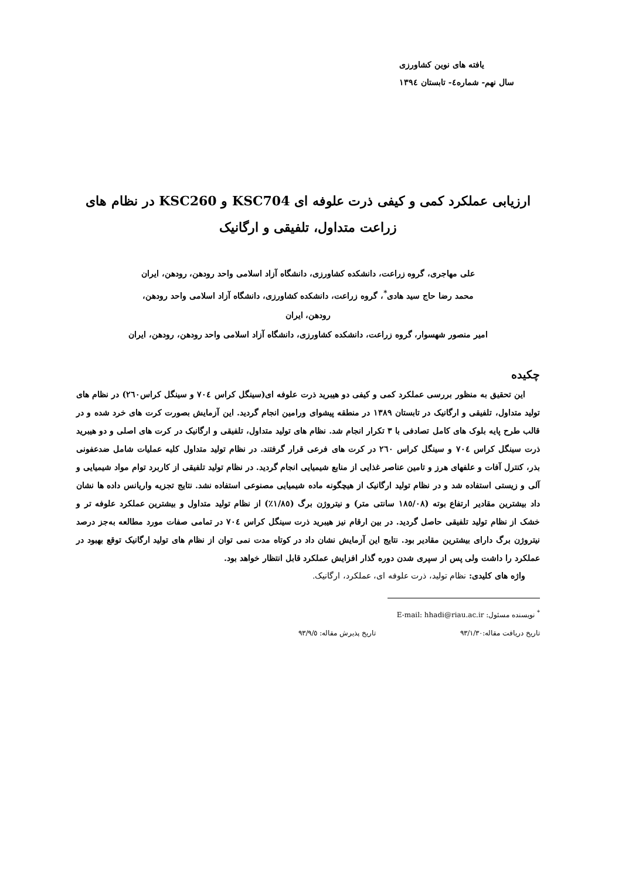یافته های نوین کشاورزی
سال نهم- شماره٤- تابستان ١٣٩٤
ارزیابی عملکرد کمی و کیفی ذرت علوفه ای KSC704 و KSC260 در نظام های
زراعت متداول، تلفیقی و ارگانیک
علی مهاجری، گروه زراعت، دانشکده کشاورزی، دانشگاه آزاد اسلامی واحد رودهن، رودهن، ایران
محمد رضا حاج سید هادی<sup>*</sup>، گروه زراعت، دانشکده کشاورزی، دانشگاه آزاد اسلامی واحد رودهن،
رودهن، ایران
امیر منصور شهسوار، گروه زراعت، دانشکده کشاورزی، دانشگاه آزاد اسلامی واحد رودهن، رودهن، ایران
چکیده
این تحقیق به منظور بررسی عملکرد کمی و کیفی دو هیبرید ذرت علوفه ای(سینگل کراس ٧٠٤ و سینگل کراس٢٦٠) در نظام های تولید متداول، تلفیقی و ارگانیک در تابستان ١٣٨٩ در منطقه پیشوای ورامین انجام گردید. این آزمایش بصورت کرت های خرد شده و در قالب طرح پایه بلوک های کامل تصادفی با ٣ تکرار انجام شد. نظام های تولید متداول، تلفیقی و ارگانیک در کرت های اصلی و دو هیبرید ذرت سینگل کراس ٧٠٤ و سینگل کراس ٢٦٠ در کرت های فرعی قرار گرفتند. در نظام تولید متداول کلیه عملیات شامل ضدعفونی بذر، کنترل آفات و علفهای هرز و تامین عناصر غذایی از منابع شیمیایی انجام گردید. در نظام تولید تلفیقی از کاربرد توام مواد شیمیایی و آلی و زیستی استفاده شد و در نظام تولید ارگانیک از هیچگونه ماده شیمیایی مصنوعی استفاده نشد. نتایج تجزیه واریانس داده ها نشان داد بیشترین مقادیر ارتفاع بوته (١٨٥/٠٨ سانتی متر) و نیتروژن برگ (١/٨٥٪) از نظام تولید متداول و بیشترین عملکرد علوفه تر و خشک از نظام تولید تلفیقی حاصل گردید. در بین ارقام نیز هیبرید ذرت سینگل کراس ٧٠٤ در تمامی صفات مورد مطالعه به‌جز درصد نیتروژن برگ دارای بیشترین مقادیر بود. نتایج این آزمایش نشان داد در کوتاه مدت نمی توان از نظام های تولید ارگانیک توقع بهبود در عملکرد را داشت ولی پس از سپری شدن دوره گذار افزایش عملکرد قابل انتظار خواهد بود.
واژه های کلیدی: نظام تولید، ذرت علوفه ای، عملکرد، ارگانیک.
<sup>*</sup> نویسنده مسئول: E-mail: hhadi@riau.ac.ir
تاریخ دریافت مقاله:٩٣/١/٣٠ تاریخ پذیرش مقاله: ٩٣/٩/٥